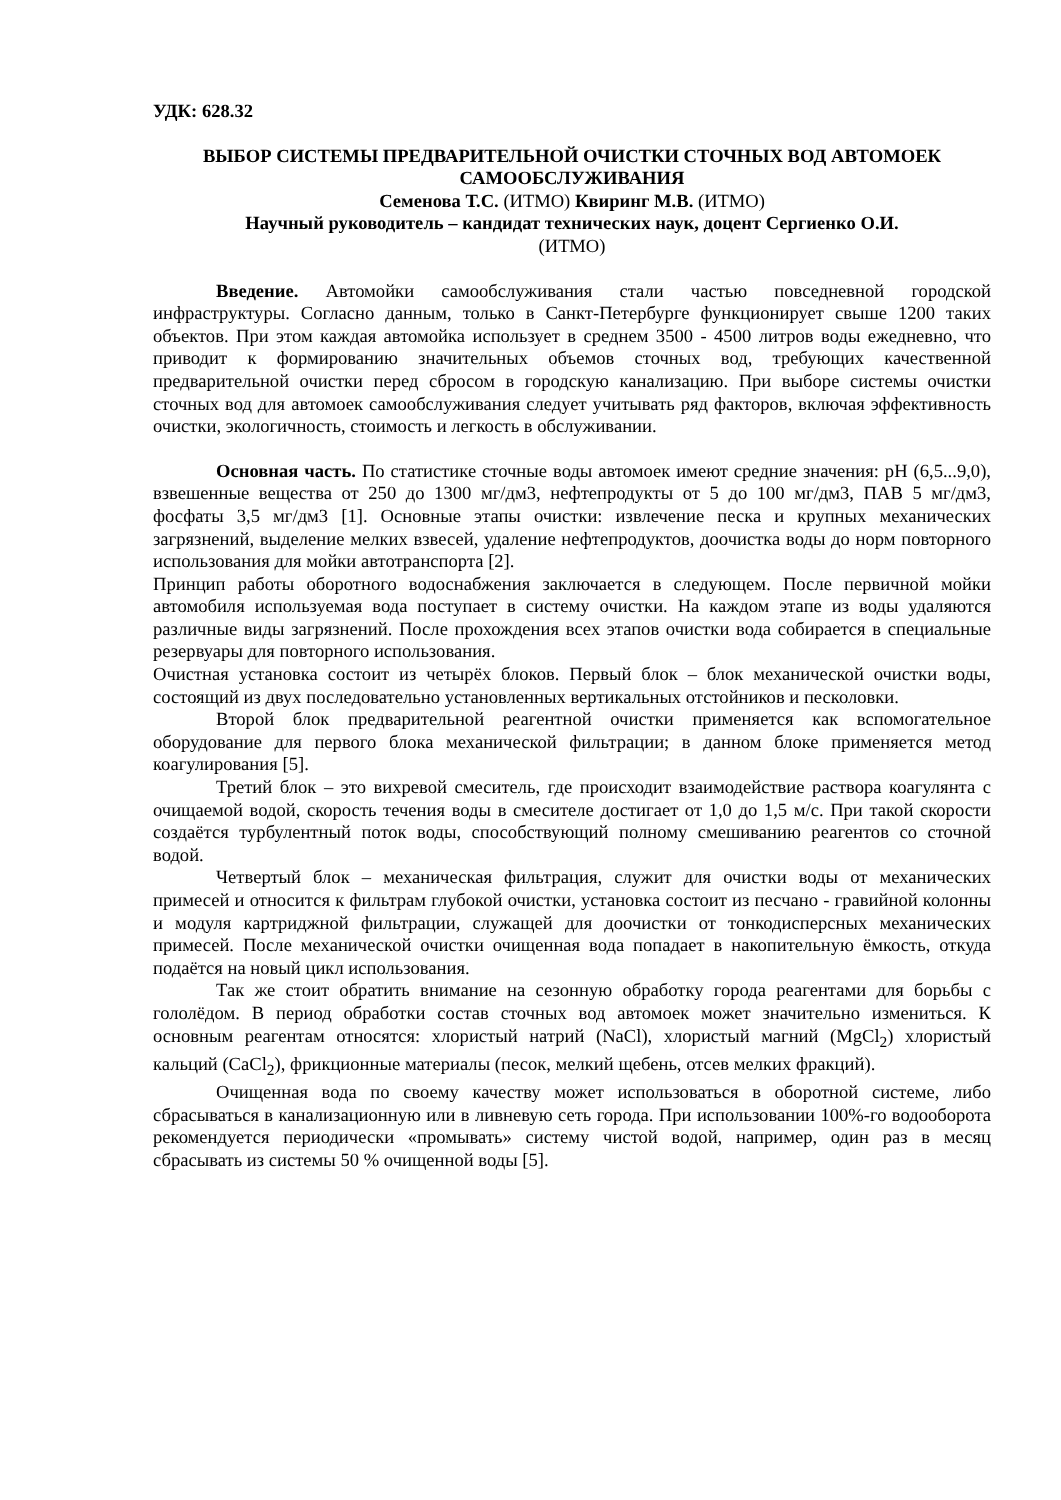УДК: 628.32
ВЫБОР СИСТЕМЫ ПРЕДВАРИТЕЛЬНОЙ ОЧИСТКИ СТОЧНЫХ ВОД АВТОМОЕК САМООБСЛУЖИВАНИЯ
Семенова Т.С. (ИТМО) Квиринг М.В. (ИТМО)
Научный руководитель – кандидат технических наук, доцент Сергиенко О.И.
(ИТМО)
Введение. Автомойки самообслуживания стали частью повседневной городской инфраструктуры. Согласно данным, только в Санкт-Петербурге функционирует свыше 1200 таких объектов. При этом каждая автомойка использует в среднем 3500 - 4500 литров воды ежедневно, что приводит к формированию значительных объемов сточных вод, требующих качественной предварительной очистки перед сбросом в городскую канализацию. При выборе системы очистки сточных вод для автомоек самообслуживания следует учитывать ряд факторов, включая эффективность очистки, экологичность, стоимость и легкость в обслуживании.
Основная часть. По статистике сточные воды автомоек имеют средние значения: pH (6,5...9,0), взвешенные вещества от 250 до 1300 мг/дм3, нефтепродукты от 5 до 100 мг/дм3, ПАВ 5 мг/дм3, фосфаты 3,5 мг/дм3 [1]. Основные этапы очистки: извлечение песка и крупных механических загрязнений, выделение мелких взвесей, удаление нефтепродуктов, доочистка воды до норм повторного использования для мойки автотранспорта [2].
Принцип работы оборотного водоснабжения заключается в следующем. После первичной мойки автомобиля используемая вода поступает в систему очистки. На каждом этапе из воды удаляются различные виды загрязнений. После прохождения всех этапов очистки вода собирается в специальные резервуары для повторного использования.
Очистная установка состоит из четырёх блоков. Первый блок – блок механической очистки воды, состоящий из двух последовательно установленных вертикальных отстойников и песколовки.
Второй блок предварительной реагентной очистки применяется как вспомогательное оборудование для первого блока механической фильтрации; в данном блоке применяется метод коагулирования [5].
Третий блок – это вихревой смеситель, где происходит взаимодействие раствора коагулянта с очищаемой водой, скорость течения воды в смесителе достигает от 1,0 до 1,5 м/с. При такой скорости создаётся турбулентный поток воды, способствующий полному смешиванию реагентов со сточной водой.
Четвертый блок – механическая фильтрация, служит для очистки воды от механических примесей и относится к фильтрам глубокой очистки, установка состоит из песчано - гравийной колонны и модуля картриджной фильтрации, служащей для доочистки от тонкодисперсных механических примесей. После механической очистки очищенная вода попадает в накопительную ёмкость, откуда подаётся на новый цикл использования.
Так же стоит обратить внимание на сезонную обработку города реагентами для борьбы с гололёдом. В период обработки состав сточных вод автомоек может значительно измениться. К основным реагентам относятся: хлористый натрий (NaCl), хлористый магний (MgCl<sub>2</sub>) хлористый кальций (CaCl<sub>2</sub>), фрикционные материалы (песок, мелкий щебень, отсев мелких фракций).
Очищенная вода по своему качеству может использоваться в оборотной системе, либо сбрасываться в канализационную или в ливневую сеть города. При использовании 100%-го водооборота рекомендуется периодически «промывать» систему чистой водой, например, один раз в месяц сбрасывать из системы 50 % очищенной воды [5].